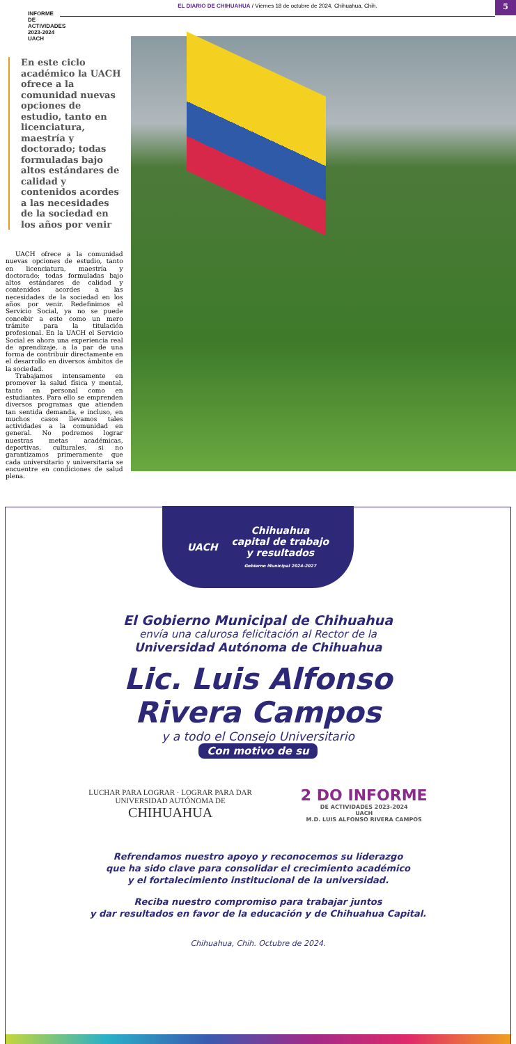INFORME
DE ACTIVIDADES 2023-2024
UACH
EL DIARIO DE CHIHUAHUA / Viernes 18 de octubre de 2024, Chihuahua, Chih.
5
En este ciclo académico la UACH ofrece a la comunidad nuevas opciones de estudio, tanto en licenciatura, maestría y doctorado; todas formuladas bajo altos estándares de calidad y contenidos acordes a las necesidades de la sociedad en los años por venir
UACH ofrece a la comunidad nuevas opciones de estudio, tanto en licenciatura, maestría y doctorado; todas formuladas bajo altos estándares de calidad y contenidos acordes a las necesidades de la sociedad en los años por venir. Redefinimos el Servicio Social, ya no se puede concebir a este como un mero trámite para la titulación profesional. En la UACH el Servicio Social es ahora una experiencia real de aprendizaje, a la par de una forma de contribuir directamente en el desarrollo en diversos ámbitos de la sociedad.
Trabajamos intensamente en promover la salud física y mental, tanto en personal como en estudiantes. Para ello se emprenden diversos programas que atienden tan sentida demanda, e incluso, en muchos casos llevamos tales actividades a la comunidad en general. No podremos lograr nuestras metas académicas, deportivas, culturales, si no garantizamos primeramente que cada universitario y universitaria se encuentre en condiciones de salud plena.
UACH Chihuahua
capital de trabajo
y resultados
Gobierno Municipal 2024-2027
El Gobierno Municipal de Chihuahua
envía una calurosa felicitación al Rector de la
Universidad Autónoma de Chihuahua
Lic. Luis Alfonso
Rivera Campos
y a todo el Consejo Universitario
Con motivo de su
LUCHAR PARA LOGRAR · LOGRAR PARA DAR
UNIVERSIDAD AUTÓNOMA DE
CHIHUAHUA
2 DO INFORME
DE ACTIVIDADES 2023-2024
UACH
M.D. LUIS ALFONSO RIVERA CAMPOS
Refrendamos nuestro apoyo y reconocemos su liderazgo
que ha sido clave para consolidar el crecimiento académico
y el fortalecimiento institucional de la universidad.
Reciba nuestro compromiso para trabajar juntos
y dar resultados en favor de la educación y de Chihuahua Capital.
Chihuahua, Chih. Octubre de 2024.